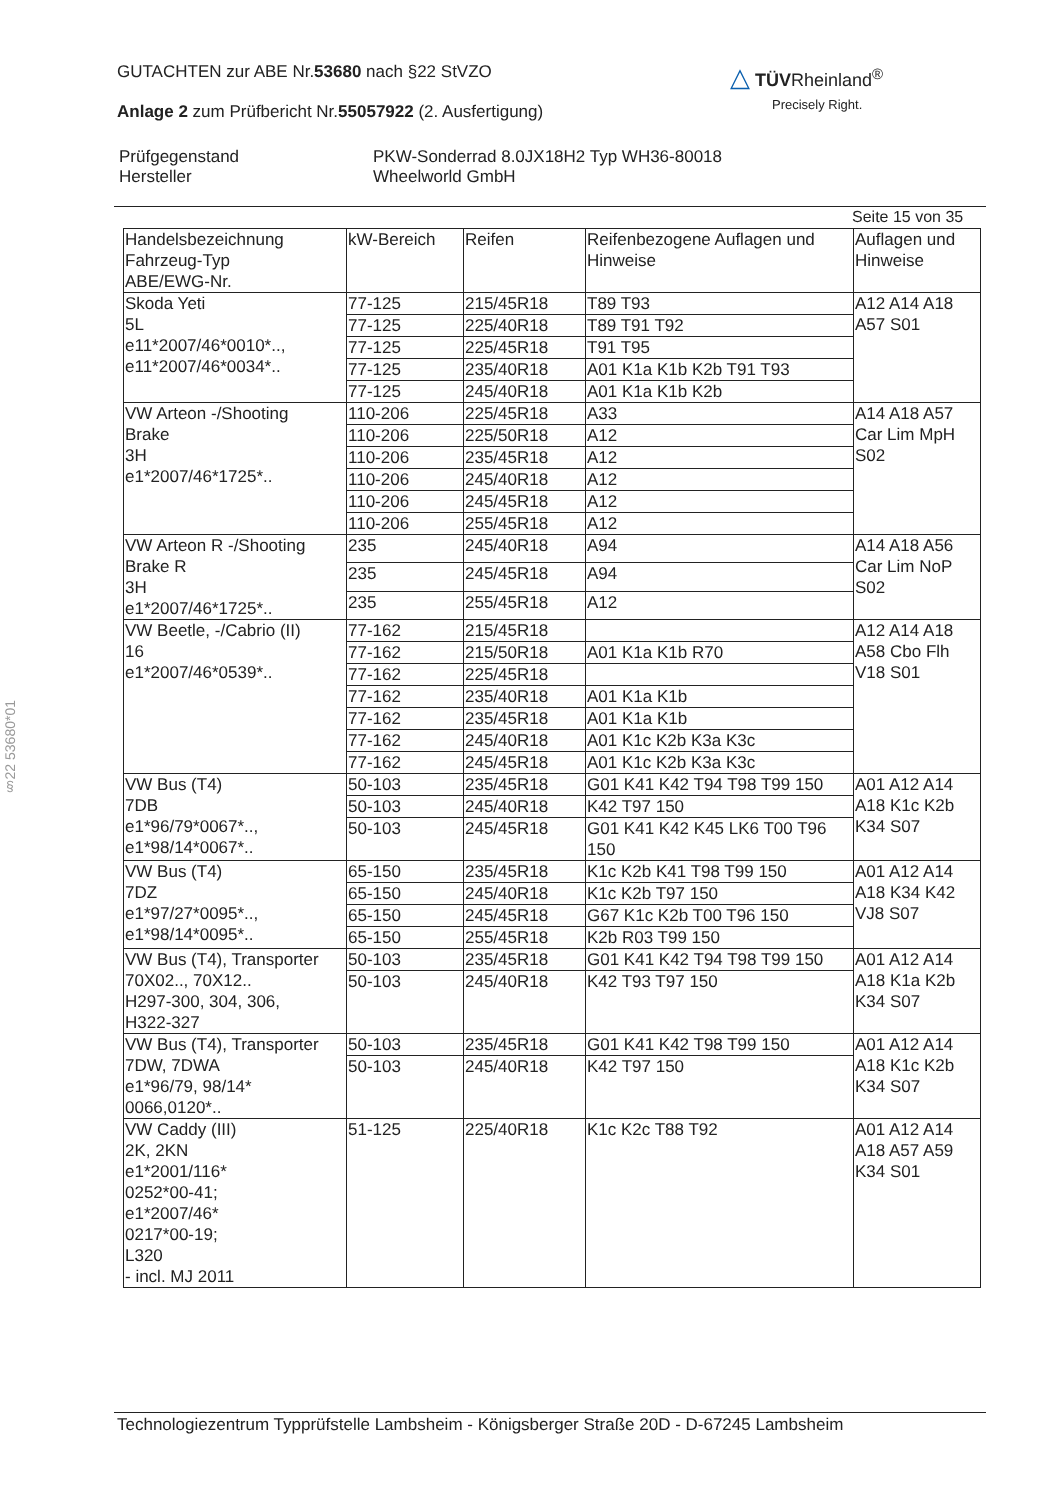GUTACHTEN zur ABE Nr.53680 nach §22 StVZO
Anlage 2 zum Prüfbericht Nr.55057922 (2. Ausfertigung)
△ TÜVRheinland<sup>®</sup>
Precisely Right.
| Prüfgegenstand Hersteller | PKW-Sonderrad 8.0JX18H2 Typ WH36-80018 Wheelworld GmbH |
Seite 15 von 35
| Handelsbezeichnung Fahrzeug-Typ ABE/EWG-Nr. | kW-Bereich | Reifen | Reifenbezogene Auflagen und Hinweise | Auflagen und Hinweise |
| --- | --- | --- | --- | --- |
| Skoda Yeti 5L e11*2007/46*0010*.., e11*2007/46*0034*.. | 77-125 | 215/45R18 | T89 T93 | A12 A14 A18 A57 S01 |
| | 77-125 | 225/40R18 | T89 T91 T92 | |
| | 77-125 | 225/45R18 | T91 T95 | |
| | 77-125 | 235/40R18 | A01 K1a K1b K2b T91 T93 | |
| | 77-125 | 245/40R18 | A01 K1a K1b K2b | |
| VW Arteon -/Shooting Brake 3H e1*2007/46*1725*.. | 110-206 | 225/45R18 | A33 | A14 A18 A57 Car Lim MpH S02 |
| | 110-206 | 225/50R18 | A12 | |
| | 110-206 | 235/45R18 | A12 | |
| | 110-206 | 245/40R18 | A12 | |
| | 110-206 | 245/45R18 | A12 | |
| | 110-206 | 255/45R18 | A12 | |
| VW Arteon R -/Shooting Brake R 3H e1*2007/46*1725*.. | 235 | 245/40R18 | A94 | A14 A18 A56 Car Lim NoP S02 |
| | 235 | 245/45R18 | A94 | |
| | 235 | 255/45R18 | A12 | |
| VW Beetle, -/Cabrio (II) 16 e1*2007/46*0539*.. | 77-162 | 215/45R18 | | A12 A14 A18 A58 Cbo Flh V18 S01 |
| | 77-162 | 215/50R18 | A01 K1a K1b R70 | |
| | 77-162 | 225/45R18 | | |
| | 77-162 | 235/40R18 | A01 K1a K1b | |
| | 77-162 | 235/45R18 | A01 K1a K1b | |
| | 77-162 | 245/40R18 | A01 K1c K2b K3a K3c | |
| | 77-162 | 245/45R18 | A01 K1c K2b K3a K3c | |
| VW Bus (T4) 7DB e1*96/79*0067*.., e1*98/14*0067*.. | 50-103 | 235/45R18 | G01 K41 K42 T94 T98 T99 150 | A01 A12 A14 A18 K1c K2b K34 S07 |
| | 50-103 | 245/40R18 | K42 T97 150 | |
| | 50-103 | 245/45R18 | G01 K41 K42 K45 LK6 T00 T96 150 | |
| VW Bus (T4) 7DZ e1*97/27*0095*.., e1*98/14*0095*.. | 65-150 | 235/45R18 | K1c K2b K41 T98 T99 150 | A01 A12 A14 A18 K34 K42 VJ8 S07 |
| | 65-150 | 245/40R18 | K1c K2b T97 150 | |
| | 65-150 | 245/45R18 | G67 K1c K2b T00 T96 150 | |
| | 65-150 | 255/45R18 | K2b R03 T99 150 | |
| VW Bus (T4), Transporter 70X02.., 70X12.. H297-300, 304, 306, H322-327 | 50-103 | 235/45R18 | G01 K41 K42 T94 T98 T99 150 | A01 A12 A14 A18 K1a K2b K34 S07 |
| | 50-103 | 245/40R18 | K42 T93 T97 150 | |
| VW Bus (T4), Transporter 7DW, 7DWA e1*96/79, 98/14* 0066,0120*.. | 50-103 | 235/45R18 | G01 K41 K42 T98 T99 150 | A01 A12 A14 A18 K1c K2b K34 S07 |
| | 50-103 | 245/40R18 | K42 T97 150 | |
| VW Caddy (III) 2K, 2KN e1*2001/116* 0252*00-41; e1*2007/46* 0217*00-19; L320 - incl. MJ 2011 | 51-125 | 225/40R18 | K1c K2c T88 T92 | A01 A12 A14 A18 A57 A59 K34 S01 |
§22 53680*01
Technologiezentrum Typprüfstelle Lambsheim - Königsberger Straße 20D - D-67245 Lambsheim